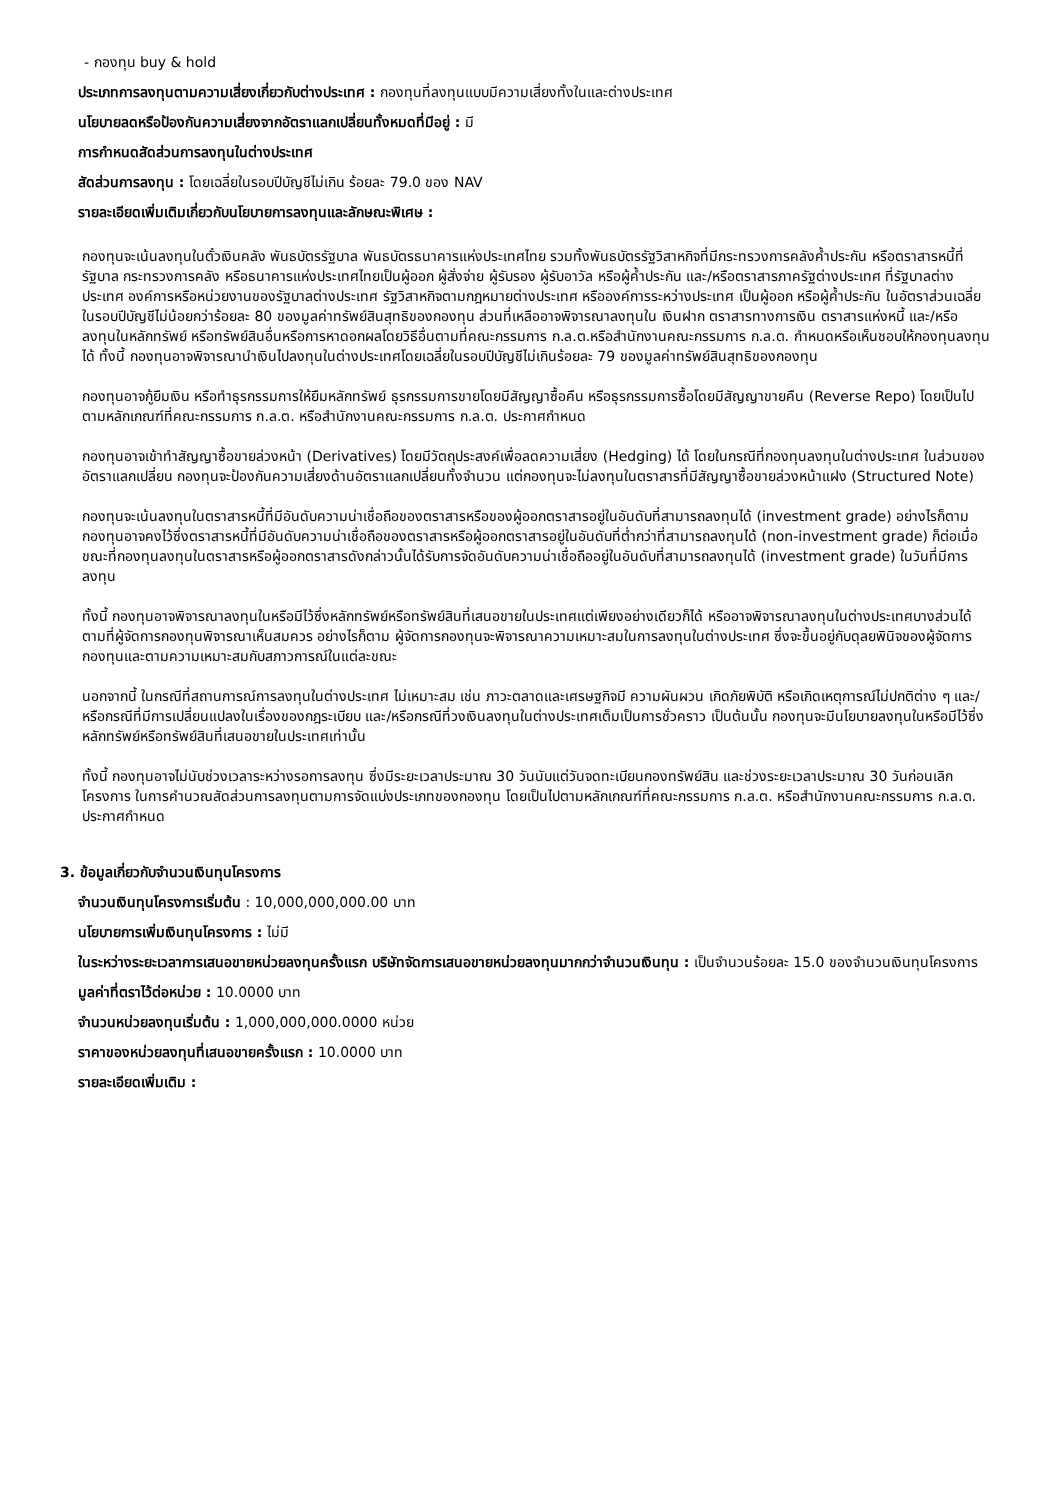- กองทุน buy & hold
ประเภทการลงทุนตามความเสี่ยงเกี่ยวกับต่างประเทศ : กองทุนที่ลงทุนแบบมีความเสี่ยงทั้งในและต่างประเทศ
นโยบายลดหรือป้องกันความเสี่ยงจากอัตราแลกเปลี่ยนทั้งหมดที่มีอยู่ : มี
การกำหนดสัดส่วนการลงทุนในต่างประเทศ
สัดส่วนการลงทุน : โดยเฉลี่ยในรอบปีบัญชีไม่เกิน ร้อยละ 79.0 ของ NAV
รายละเอียดเพิ่มเติมเกี่ยวกับนโยบายการลงทุนและลักษณะพิเศษ :
กองทุนจะเน้นลงทุนในตั๋วเงินคลัง พันธบัตรรัฐบาล พันธบัตรธนาคารแห่งประเทศไทย รวมทั้งพันธบัตรรัฐวิสาหกิจที่มีกระทรวงการคลังค้ำประกัน หรือตราสารหนี้ที่รัฐบาล กระทรวงการคลัง หรือธนาคารแห่งประเทศไทยเป็นผู้ออก ผู้สั่งจ่าย ผู้รับรอง ผู้รับอาวัล หรือผู้ค้ำประกัน และ/หรือตราสารภาครัฐต่างประเทศ ที่รัฐบาลต่างประเทศ องค์การหรือหน่วยงานของรัฐบาลต่างประเทศ รัฐวิสาหกิจตามกฎหมายต่างประเทศ หรือองค์การระหว่างประเทศ เป็นผู้ออก หรือผู้ค้ำประกัน ในอัตราส่วนเฉลี่ยในรอบปีบัญชีไม่น้อยกว่าร้อยละ 80 ของมูลค่าทรัพย์สินสุทธิของกองทุน ส่วนที่เหลืออาจพิจารณาลงทุนใน เงินฝาก ตราสารทางการเงิน ตราสารแห่งหนี้ และ/หรือลงทุนในหลักทรัพย์ หรือทรัพย์สินอื่นหรือการหาดอกผลโดยวิธีอื่นตามที่คณะกรรมการ ก.ล.ต.หรือสำนักงานคณะกรรมการ ก.ล.ต. กำหนดหรือเห็นชอบให้กองทุนลงทุนได้ ทั้งนี้ กองทุนอาจพิจารณานำเงินไปลงทุนในต่างประเทศโดยเฉลี่ยในรอบปีบัญชีไม่เกินร้อยละ 79 ของมูลค่าทรัพย์สินสุทธิของกองทุน
กองทุนอาจกู้ยืมเงิน หรือทำธุรกรรมการให้ยืมหลักทรัพย์ ธุรกรรมการขายโดยมีสัญญาซื้อคืน หรือธุรกรรมการซื้อโดยมีสัญญาขายคืน (Reverse Repo) โดยเป็นไปตามหลักเกณฑ์ที่คณะกรรมการ ก.ล.ต. หรือสำนักงานคณะกรรมการ ก.ล.ต. ประกาศกำหนด
กองทุนอาจเข้าทำสัญญาซื้อขายล่วงหน้า (Derivatives) โดยมีวัตถุประสงค์เพื่อลดความเสี่ยง (Hedging) ได้ โดยในกรณีที่กองทุนลงทุนในต่างประเทศ ในส่วนของอัตราแลกเปลี่ยน กองทุนจะป้องกันความเสี่ยงด้านอัตราแลกเปลี่ยนทั้งจำนวน แต่กองทุนจะไม่ลงทุนในตราสารที่มีสัญญาซื้อขายล่วงหน้าแฝง (Structured Note)
กองทุนจะเน้นลงทุนในตราสารหนี้ที่มีอันดับความน่าเชื่อถือของตราสารหรือของผู้ออกตราสารอยู่ในอันดับที่สามารถลงทุนได้ (investment grade) อย่างไรก็ตาม กองทุนอาจคงไว้ซึ่งตราสารหนี้ที่มีอันดับความน่าเชื่อถือของตราสารหรือผู้ออกตราสารอยู่ในอันดับที่ต่ำกว่าที่สามารถลงทุนได้ (non-investment grade) ก็ต่อเมื่อขณะที่กองทุนลงทุนในตราสารหรือผู้ออกตราสารดังกล่าวนั้นได้รับการจัดอันดับความน่าเชื่อถืออยู่ในอันดับที่สามารถลงทุนได้ (investment grade) ในวันที่มีการลงทุน
ทั้งนี้ กองทุนอาจพิจารณาลงทุนในหรือมีไว้ซึ่งหลักทรัพย์หรือทรัพย์สินที่เสนอขายในประเทศแต่เพียงอย่างเดียวก็ได้ หรืออาจพิจารณาลงทุนในต่างประเทศบางส่วนได้ตามที่ผู้จัดการกองทุนพิจารณาเห็นสมควร อย่างไรก็ตาม ผู้จัดการกองทุนจะพิจารณาความเหมาะสมในการลงทุนในต่างประเทศ ซึ่งจะขึ้นอยู่กับดุลยพินิจของผู้จัดการกองทุนและตามความเหมาะสมกับสภาวการณ์ในแต่ละขณะ
นอกจากนี้ ในกรณีที่สถานการณ์การลงทุนในต่างประเทศ ไม่เหมาะสม เช่น ภาวะตลาดและเศรษฐกิจมี ความผันผวน เกิดภัยพิบัติ หรือเกิดเหตุการณ์ไม่ปกติต่าง ๆ และ/หรือกรณีที่มีการเปลี่ยนแปลงในเรื่องของกฎระเบียบ และ/หรือกรณีที่วงเงินลงทุนในต่างประเทศเต็มเป็นการชั่วคราว เป็นต้นนั้น กองทุนจะมีนโยบายลงทุนในหรือมีไว้ซึ่งหลักทรัพย์หรือทรัพย์สินที่เสนอขายในประเทศเท่านั้น
ทั้งนี้ กองทุนอาจไม่นับช่วงเวลาระหว่างรอการลงทุน ซึ่งมีระยะเวลาประมาณ 30 วันนับแต่วันจดทะเบียนกองทรัพย์สิน และช่วงระยะเวลาประมาณ 30 วันก่อนเลิกโครงการ ในการคำนวณสัดส่วนการลงทุนตามการจัดแบ่งประเภทของกองทุน โดยเป็นไปตามหลักเกณฑ์ที่คณะกรรมการ ก.ล.ต. หรือสำนักงานคณะกรรมการ ก.ล.ต. ประกาศกำหนด
3. ข้อมูลเกี่ยวกับจำนวนเงินทุนโครงการ
จำนวนเงินทุนโครงการเริ่มต้น : 10,000,000,000.00 บาท
นโยบายการเพิ่มเงินทุนโครงการ : ไม่มี
ในระหว่างระยะเวลาการเสนอขายหน่วยลงทุนครั้งแรก บริษัทจัดการเสนอขายหน่วยลงทุนมากกว่าจำนวนเงินทุน : เป็นจำนวนร้อยละ 15.0 ของจำนวนเงินทุนโครงการ
มูลค่าที่ตราไว้ต่อหน่วย : 10.0000 บาท
จำนวนหน่วยลงทุนเริ่มต้น : 1,000,000,000.0000 หน่วย
ราคาของหน่วยลงทุนที่เสนอขายครั้งแรก : 10.0000 บาท
รายละเอียดเพิ่มเติม :